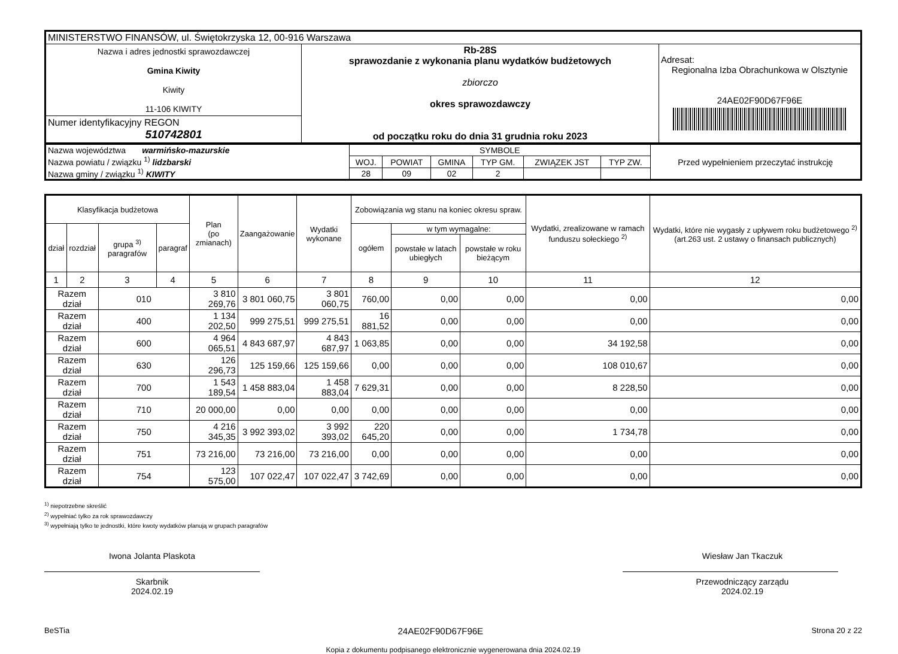| MINISTERSTWO FINANSÓW, ul. Świętokrzyska 12, 00-916 Warszawa | | |
| Nazwa i adres jednostki sprawozdawczej Gmina Kiwity Kiwity 11-106 KIWITY | Rb-28S sprawozdanie z wykonania planu wydatków budżetowych zbiorczo okres sprawozdawczy od początku roku do dnia 31 grudnia roku 2023 | Adresat: Regionalna Izba Obrachunkowa w Olsztynie 24AE02F90D67F96E |
| Numer identyfikacyjny REGON 510742801 | | |
| Nazwa województwa warmińsko-mazurskie Nazwa powiatu / związku <sup>1)</sup> lidzbarski Nazwa gminy / związku <sup>1)</sup> KIWITY | SYMBOLE | | | | | | Przed wypełnieniem przeczytać instrukcję |
| | WOJ. | POWIAT | GMINA | TYP GM. | ZWIĄZEK JST | TYP ZW. | |
| | 28 | 09 | 02 | 2 | | | |
| Klasyfikacja budżetowa | | | | Plan (po zmianach) | Zaangażowanie | Wydatki wykonane | Zobowiązania wg stanu na koniec okresu spraw. | | | Wydatki, zrealizowane w ramach funduszu sołeckiego <sup>2)</sup> | Wydatki, które nie wygasły z upływem roku budżetowego <sup>2)</sup> (art.263 ust. 2 ustawy o finansach publicznych) |
| --- | --- | --- | --- | --- | --- | --- | --- | --- | --- | --- | --- |
| dział | rozdział | grupa <sup>3)</sup> paragrafów | paragraf | | | | ogółem | w tym wymagalne: | | | |
| | | | | | | | | powstałe w latach ubiegłych | powstałe w roku bieżącym | | |
| 1 | 2 | 3 | 4 | 5 | 6 | 7 | 8 | 9 | 10 | 11 | 12 |
| Razem dział | | 010 | | 3 810 269,76 | 3 801 060,75 | 3 801 060,75 | 760,00 | 0,00 | 0,00 | 0,00 | 0,00 |
| Razem dział | | 400 | | 1 134 202,50 | 999 275,51 | 999 275,51 | 16 881,52 | 0,00 | 0,00 | 0,00 | 0,00 |
| Razem dział | | 600 | | 4 964 065,51 | 4 843 687,97 | 4 843 687,97 | 1 063,85 | 0,00 | 0,00 | 34 192,58 | 0,00 |
| Razem dział | | 630 | | 126 296,73 | 125 159,66 | 125 159,66 | 0,00 | 0,00 | 0,00 | 108 010,67 | 0,00 |
| Razem dział | | 700 | | 1 543 189,54 | 1 458 883,04 | 1 458 883,04 | 7 629,31 | 0,00 | 0,00 | 8 228,50 | 0,00 |
| Razem dział | | 710 | | 20 000,00 | 0,00 | 0,00 | 0,00 | 0,00 | 0,00 | 0,00 | 0,00 |
| Razem dział | | 750 | | 4 216 345,35 | 3 992 393,02 | 3 992 393,02 | 220 645,20 | 0,00 | 0,00 | 1 734,78 | 0,00 |
| Razem dział | | 751 | | 73 216,00 | 73 216,00 | 73 216,00 | 0,00 | 0,00 | 0,00 | 0,00 | 0,00 |
| Razem dział | | 754 | | 123 575,00 | 107 022,47 | 107 022,47 | 3 742,69 | 0,00 | 0,00 | 0,00 | 0,00 |
<sup>1)</sup> niepotrzebne skreślić
<sup>2)</sup> wypełniać tylko za rok sprawozdawczy
<sup>3)</sup> wypełniają tylko te jednostki, które kwoty wydatków planują w grupach paragrafów
Iwona Jolanta Plaskota
Skarbnik
2024.02.19
Wiesław Jan Tkaczuk
Przewodniczący zarządu
2024.02.19
BeSTia 24AE02F90D67F96E Strona 20 z 22
Kopia z dokumentu podpisanego elektronicznie wygenerowana dnia 2024.02.19